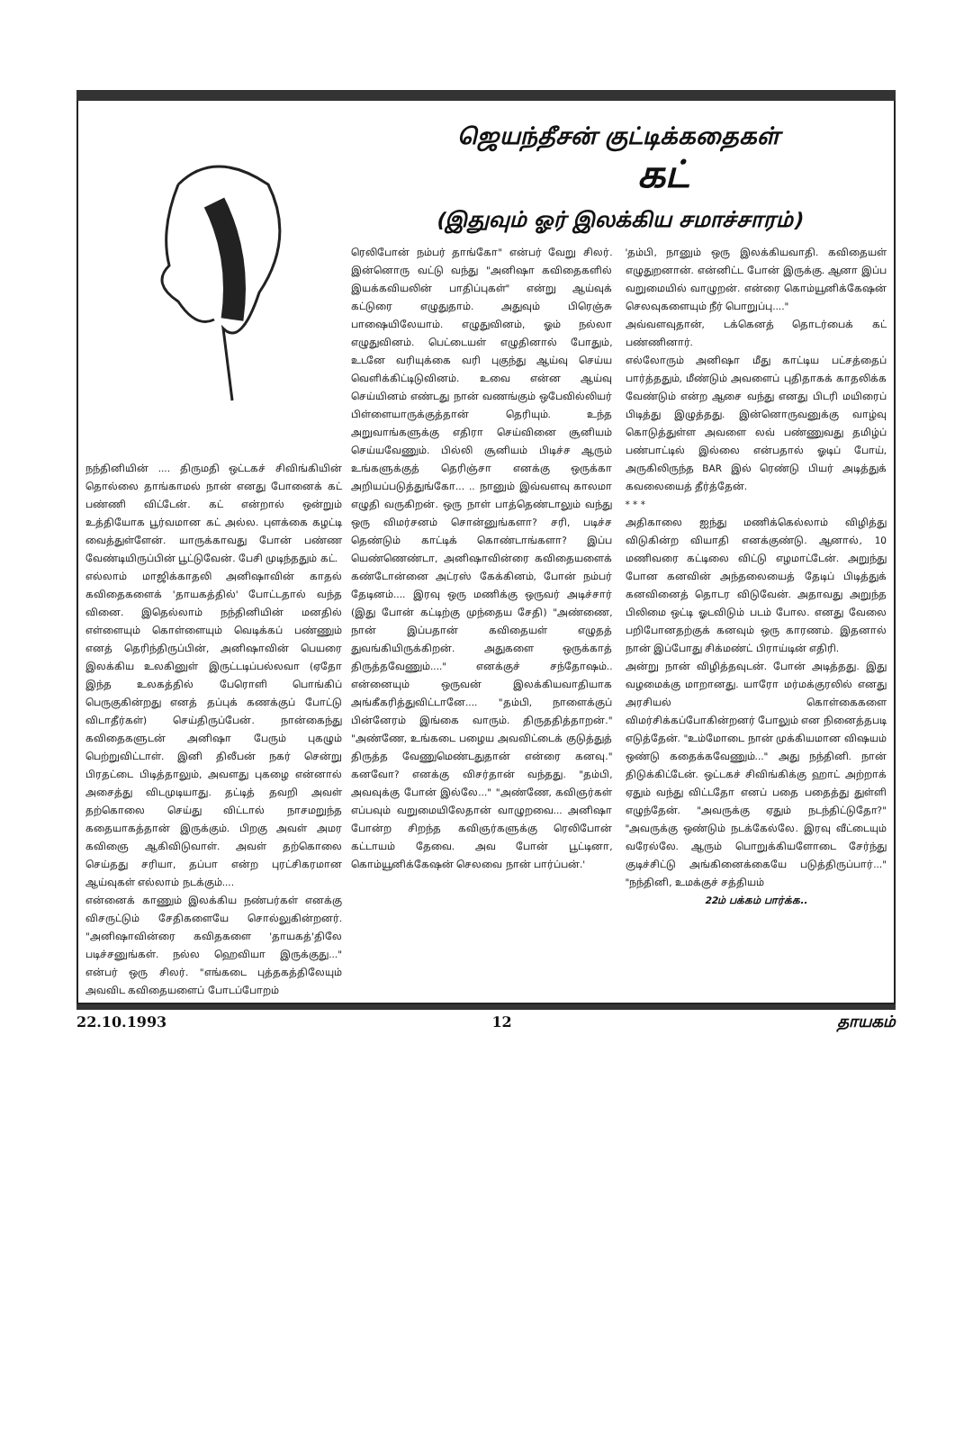நந்தினியின் .... திருமதி ஒட்டகச் சிவிங்கியின் தொல்லை தாங்காமல் நான் எனது போனைக் கட் பண்ணி விட்டேன். கட் என்றால் ஒன்றும் உத்தியோக பூர்வமான கட் அல்ல. புளக்கை கழட்டி வைத்துள்ளேன். யாருக்காவது போன் பண்ண வேண்டியிருப்பின் பூட்டுவேன். பேசி முடிந்ததும் கட்.
எல்லாம் மாஜிக்காதலி அனிஷாவின் காதல் கவிதைகளைக் 'தாயகத்தில்' போட்டதால் வந்த வினை. இதெல்லாம் நந்தினியின் மனதில் எள்ளையும் கொள்ளையும் வெடிக்கப் பண்ணும் எனத் தெரிந்திருப்பின், அனிஷாவின் பெயரை இலக்கிய உலகினுள் இருட்டடிப்பல்லவா (ஏதோ இந்த உலகத்தில் பேரொளி பொங்கிப் பெருகுகின்றது எனத் தப்புக் கணக்குப் போட்டு விடாதீர்கள்) செய்திருப்பேன். நான்கைந்து கவிதைகளுடன் அனிஷா பேரும் புகழும் பெற்றுவிட்டாள். இனி திலீபன் நகர் சென்று பிரதட்டை பிடித்தாலும், அவளது புகழை என்னால் அசைத்து விடமுடியாது. தட்டித் தவறி அவள் தற்கொலை செய்து விட்டால் நாசமறுந்த கதையாகத்தான் இருக்கும். பிறகு அவள் அமர கவிஞை ஆகிவிடுவாள். அவள் தற்கொலை செய்தது சரியா, தப்பா என்ற புரட்சிகரமான ஆய்வுகள் எல்லாம் நடக்கும்....
என்னைக் காணும் இலக்கிய நண்பர்கள் எனக்கு விசருட்டும் சேதிகளையே சொல்லுகின்றனர். "அனிஷாவின்ரை கவிதகளை 'தாயகத்'திலே படிச்சனுங்கள். நல்ல ஹெவியா இருக்குது..." என்பர் ஒரு சிலர். "எங்கடை புத்தகத்திலேயும் அவவிட கவிதையளைப் போடப்போறம்
ஜெயந்தீசன் குட்டிக்கதைகள்
கட்
(இதுவும் ஓர் இலக்கிய சமாச்சாரம்)
ரெலிபோன் நம்பர் தாங்கோ" என்பர் வேறு சிலர். இன்னொரு வட்டு வந்து "அனிஷா கவிதைகளில் இயக்கவியலின் பாதிப்புகள்" என்று ஆய்வுக் கட்டுரை எழுதுதாம். அதுவும் பிரெஞ்சு பாஷையிலேயாம். எழுதுவினம், ஓம் நல்லா எழுதுவினம். பெட்டையள் எழுதினால் போதும், உடனே வரியுக்கை வரி புகுந்து ஆய்வு செய்ய வெளிக்கிட்டிடுவினம். உவை என்ன ஆய்வு செய்யினம் எண்டது நான் வணங்கும் ஒபேவில்லியர் பிள்ளையாருக்குத்தான் தெரியும். உந்த அறுவாங்களுக்கு எதிரா செய்வினை சூனியம் செய்யவேணும். பில்லி சூனியம் பிடிச்ச ஆரும் உங்களுக்குத் தெரிஞ்சா எனக்கு ஒருக்கா அறியப்படுத்துங்கோ... .. நானும் இவ்வளவு காலமா எழுதி வருகிறன். ஒரு நாள் பாத்தெண்டாலும் வந்து ஒரு விமர்சனம் சொன்னுங்களா? சரி, படிச்ச தெண்டும் காட்டிக் கொண்டாங்களா? இப்ப யெண்ணெண்டா, அனிஷாவின்ரை கவிதையளைக் கண்டோன்னை அட்ரஸ் கேக்கினம், போன் நம்பர் தேடினம்.... இரவு ஒரு மணிக்கு ஒருவர் அடிச்சார் (இது போன் கட்டிற்கு முந்தைய சேதி) "அண்ணை, நான் இப்பதான் கவிதையள் எழுதத் துவங்கியிருக்கிறன். அதுகளை ஒருக்காத் திருத்தவேணும்...." எனக்குச் சந்தோஷம்.. என்னையும் ஒருவன் இலக்கியவாதியாக அங்கீகரித்துவிட்டானே.... "தம்பி, நாளைக்குப் பின்னேரம் இங்கை வாரும். திருததித்தாறன்." "அண்ணே, உங்கடை பழைய அவவிட்டைக் குடுத்துத் திருத்த வேணுமெண்டதுதான் என்ரை கனவு." கனவோ? எனக்கு விசர்தான் வந்தது. "தம்பி, அவவுக்கு போன் இல்லே..." "அண்ணே, கவிஞர்கள் எப்பவும் வறுமையிலேதான் வாழுறவை... அனிஷா போன்ற சிறந்த கவிஞர்களுக்கு ரெலிபோன் கட்டாயம் தேவை. அவ போன் பூட்டினா, கொம்யூனிக்கேஷன் செலவை நான் பார்ப்பன்.'
'தம்பி, நானும் ஒரு இலக்கியவாதி. கவிதையள் எழுதுறனான். என்னிட்ட போன் இருக்கு. ஆனா இப்ப வறுமையில் வாழுறன். என்ரை கொம்யூனிக்கேஷன் செலவுகளையும் நீர் பொறுப்பு...."
அவ்வளவுதான், டக்கெனத் தொடர்பைக் கட் பண்ணினார்.
எல்லோரும் அனிஷா மீது காட்டிய பட்சத்தைப் பார்த்ததும், மீண்டும் அவளைப் புதிதாகக் காதலிக்க வேண்டும் என்ற ஆசை வந்து எனது பிடரி மயிரைப் பிடித்து இழுத்தது. இன்னொருவனுக்கு வாழ்வு கொடுத்துள்ள அவளை லவ் பண்ணுவது தமிழ்ப் பண்பாட்டில் இல்லை என்பதால் ஓடிப் போய், அருகிலிருந்த BAR இல் ரெண்டு பியர் அடித்துக் கவலையைத் தீர்த்தேன்.
* * *
அதிகாலை ஐந்து மணிக்கெல்லாம் விழித்து விடுகின்ற வியாதி எனக்குண்டு. ஆனால், 10 மணிவரை கட்டிலை விட்டு எழமாட்டேன். அறுந்து போன கனவின் அந்தலையைத் தேடிப் பிடித்துக் கனவினைத் தொடர விடுவேன். அதாவது அறுந்த பிலிமை ஒட்டி ஓடவிடும் படம் போல. எனது வேலை பறிபோனதற்குக் கனவும் ஒரு காரணம். இதனால் நான் இப்போது சிக்மண்ட் பிராய்டின் எதிரி.
அன்று நான் விழித்தவுடன். போன் அடித்தது. இது வழமைக்கு மாறானது. யாரோ மர்மக்குரலில் எனது அரசியல் கொள்கைகளை விமர்சிக்கப்போகின்றனர் போலும் என நினைத்தபடி எடுத்தேன். "உம்மோடை நான் முக்கியமான விஷயம் ஒண்டு கதைக்கவேணும்..." அது நந்தினி. நான் திடுக்கிட்டேன். ஒட்டகச் சிவிங்கிக்கு ஹாட் அற்றாக் ஏதும் வந்து விட்டதோ எனப் பதை பதைத்து துள்ளி எழுந்தேன். "அவருக்கு ஏதும் நடந்திட்டுதோ?" "அவருக்கு ஒண்டும் நடக்கேல்லே. இரவு வீட்டையும் வரேல்லே. ஆரும் பொறுக்கியளோடை சேர்ந்து குடிச்சிட்டு அங்கினைக்கையே படுத்திருப்பார்..." "நந்தினி, உமக்குச் சத்தியம்
22ம் பக்கம் பார்க்க..
22.10.1993 12 தாயகம்